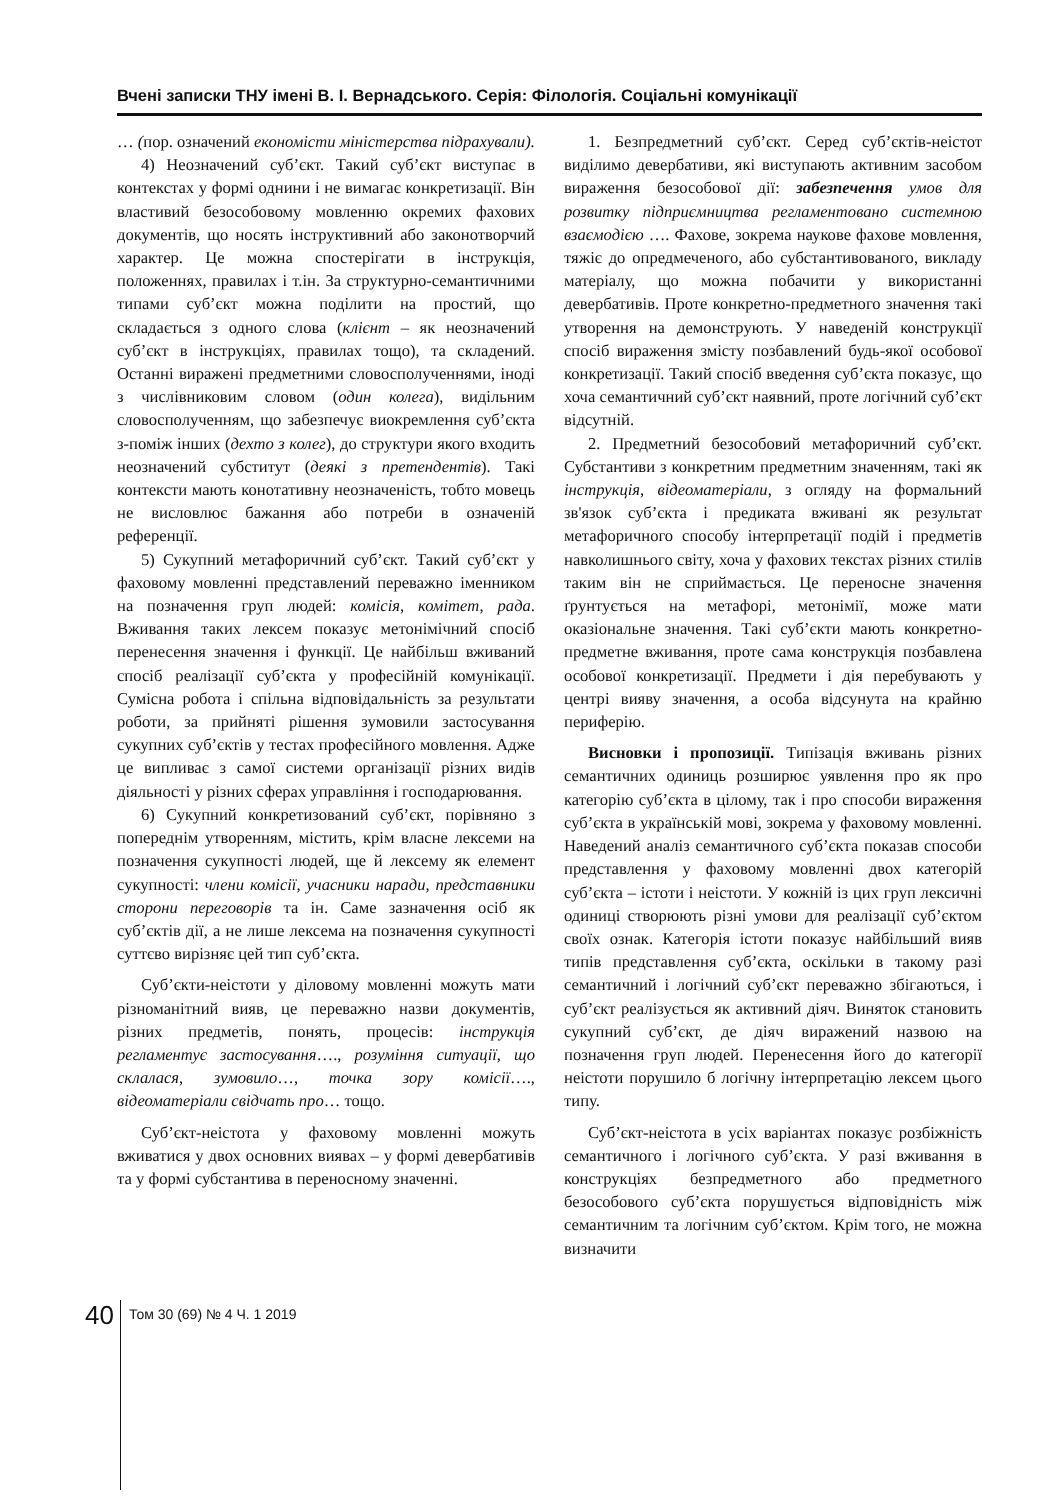Вчені записки ТНУ імені В. І. Вернадського. Серія: Філологія. Соціальні комунікації
… (пор. означений економісти міністерства підрахували).
4) Неозначений суб’єкт. Такий суб’єкт виступає в контекстах у формі однини і не вимагає конкретизації. Він властивий безособовому мовленню окремих фахових документів, що носять інструктивний або законотворчий характер. Це можна спостерігати в інструкція, положеннях, правилах і т.ін. За структурно-семантичними типами суб’єкт можна поділити на простий, що складається з одного слова (клієнт – як неозначений суб’єкт в інструкціях, правилах тощо), та складений. Останні виражені предметними словосполученнями, іноді з числівниковим словом (один колега), видільним словосполученням, що забезпечує виокремлення суб’єкта з-поміж інших (дехто з колег), до структури якого входить неозначений субститут (деякі з претендентів). Такі контексти мають конотативну неозначеність, тобто мовець не висловлює бажання або потреби в означеній референції.
5) Сукупний метафоричний суб’єкт. Такий суб’єкт у фаховому мовленні представлений переважно іменником на позначення груп людей: комісія, комітет, рада. Вживання таких лексем показує метонімічний спосіб перенесення значення і функції. Це найбільш вживаний спосіб реалізації суб’єкта у професійній комунікації. Сумісна робота і спільна відповідальність за результати роботи, за прийняті рішення зумовили застосування сукупних суб’єктів у тестах професійного мовлення. Адже це випливає з самої системи організації різних видів діяльності у різних сферах управління і господарювання.
6) Сукупний конкретизований суб’єкт, порівняно з попереднім утворенням, містить, крім власне лексеми на позначення сукупності людей, ще й лексему як елемент сукупності: члени комісії, учасники наради, представники сторони переговорів та ін. Саме зазначення осіб як суб’єктів дії, а не лише лексема на позначення сукупності суттєво вирізняє цей тип суб’єкта.
Суб’єкти-неістоти у діловому мовленні можуть мати різноманітний вияв, це переважно назви документів, різних предметів, понять, процесів: інструкція регламентує застосування…., розуміння ситуації, що склалася, зумовило…, точка зору комісії…., відеоматеріали свідчать про… тощо.
Суб’єкт-неістота у фаховому мовленні можуть вживатися у двох основних виявах – у формі девербативів та у формі субстантива в переносному значенні.
1. Безпредметний суб’єкт. Серед суб’єктів-неістот виділимо девербативи, які виступають активним засобом вираження безособової дії: забезпечення умов для розвитку підприємництва регламентовано системною взаємодією …. Фахове, зокрема наукове фахове мовлення, тяжіє до опредмеченого, або субстантивованого, викладу матеріалу, що можна побачити у використанні девербативів. Проте конкретно-предметного значення такі утворення на демонструють. У наведеній конструкції спосіб вираження змісту позбавлений будь-якої особової конкретизації. Такий спосіб введення суб’єкта показує, що хоча семантичний суб’єкт наявний, проте логічний суб’єкт відсутній.
2. Предметний безособовий метафоричний суб’єкт. Субстантиви з конкретним предметним значенням, такі як інструкція, відеоматеріали, з огляду на формальний зв'язок суб’єкта і предиката вживані як результат метафоричного способу інтерпретації подій і предметів навколишнього світу, хоча у фахових текстах різних стилів таким він не сприймається. Це переносне значення ґрунтується на метафорі, метонімії, може мати оказіональне значення. Такі суб’єкти мають конкретно-предметне вживання, проте сама конструкція позбавлена особової конкретизації. Предмети і дія перебувають у центрі вияву значення, а особа відсунута на крайню периферію.
Висновки і пропозиції. Типізація вживань різних семантичних одиниць розширює уявлення про як про категорію суб’єкта в цілому, так і про способи вираження суб’єкта в українській мові, зокрема у фаховому мовленні. Наведений аналіз семантичного суб’єкта показав способи представлення у фаховому мовленні двох категорій суб’єкта – істоти і неістоти. У кожній із цих груп лексичні одиниці створюють різні умови для реалізації суб’єктом своїх ознак. Категорія істоти показує найбільший вияв типів представлення суб’єкта, оскільки в такому разі семантичний і логічний суб’єкт переважно збігаються, і суб’єкт реалізується як активний діяч. Виняток становить сукупний суб’єкт, де діяч виражений назвою на позначення груп людей. Перенесення його до категорії неістоти порушило б логічну інтерпретацію лексем цього типу.
Суб’єкт-неістота в усіх варіантах показує розбіжність семантичного і логічного суб’єкта. У разі вживання в конструкціях безпредметного або предметного безособового суб’єкта порушується відповідність між семантичним та логічним суб’єктом. Крім того, не можна визначити
40
Том 30 (69) № 4 Ч. 1 2019